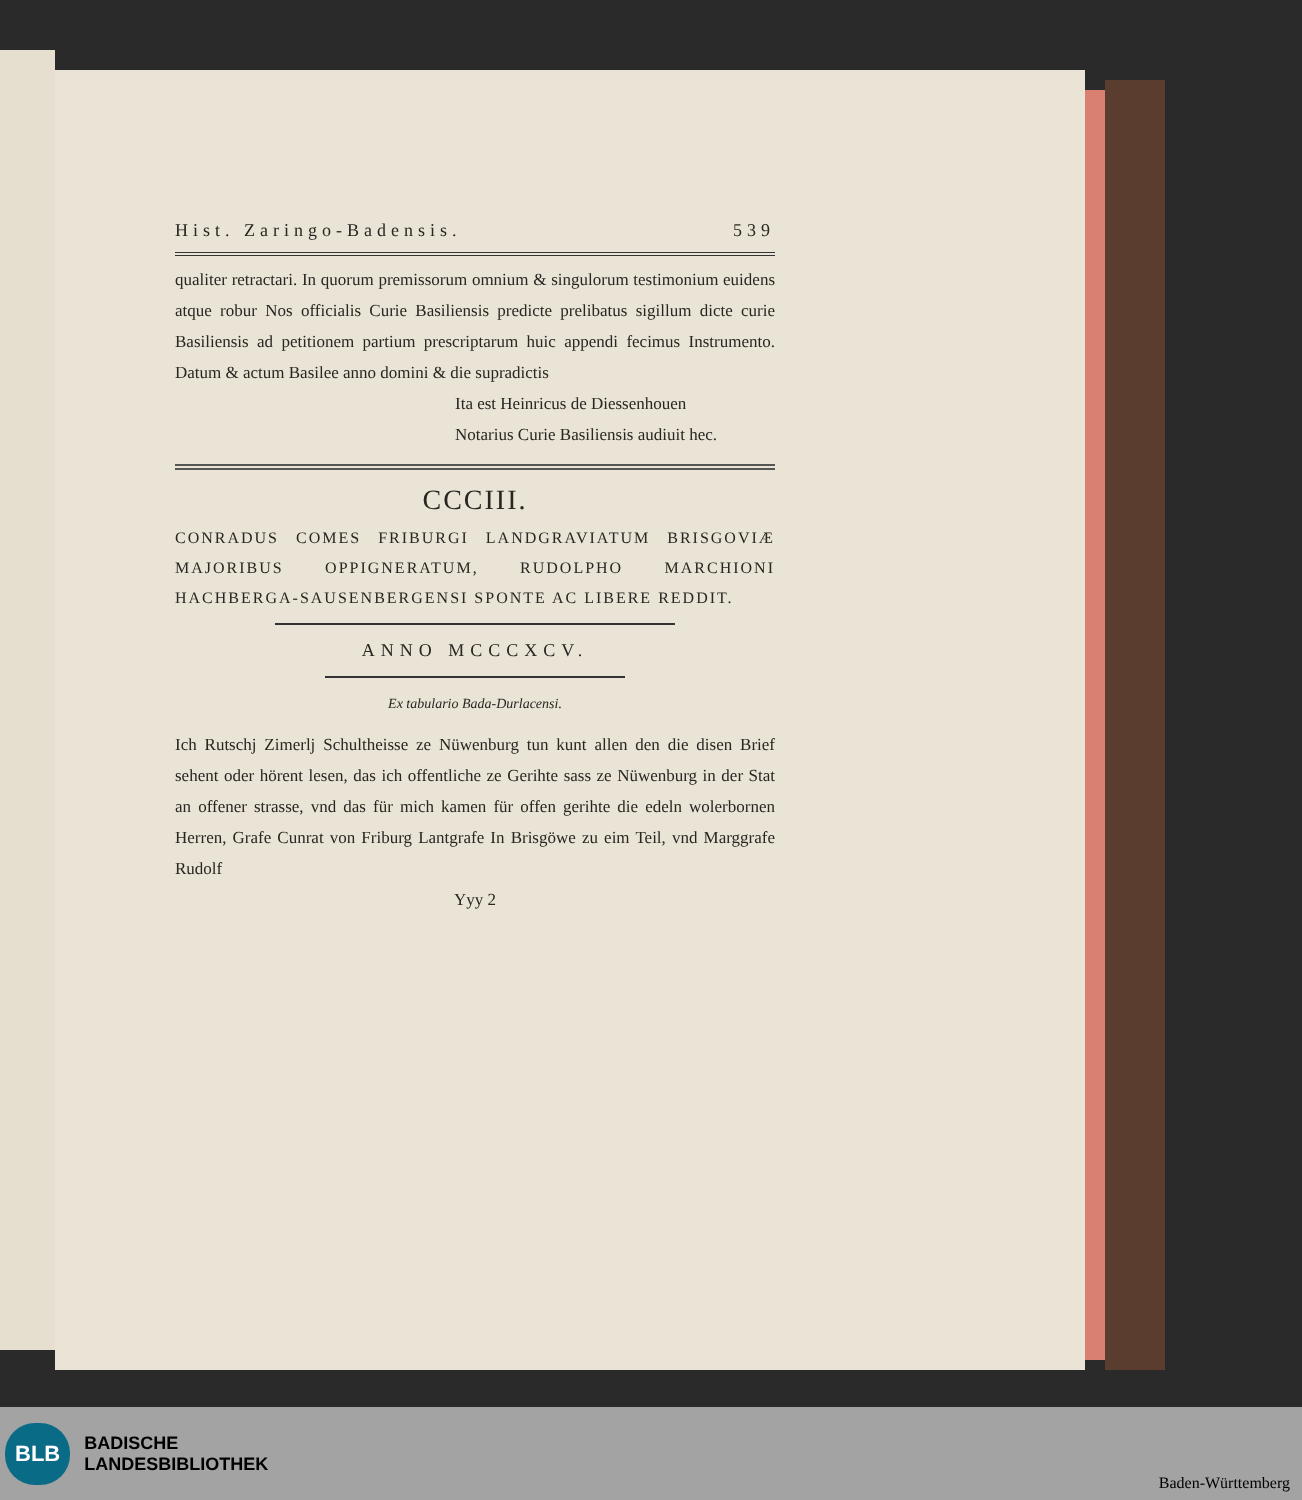Hist. Zaringo-Badensis. 539
qualiter retractari. In quorum premissorum omnium & singulorum testimonium euidens atque robur Nos officialis Curie Basiliensis predicte prelibatus sigillum dicte curie Basiliensis ad petitionem partium prescriptarum huic appendi fecimus Instrumento. Datum & actum Basilee anno domini & die supradictis
Ita est Heinricus de Diessenhouen
Notarius Curie Basiliensis audiuit hec.
CCCIII.
CONRADUS COMES FRIBURGI LANDGRAVIATUM BRISGOVIÆ MAJORIBUS OPPIGNERATUM, RUDOLPHO MARCHIONI HACHBERGA-SAUSENBERGENSI SPONTE AC LIBERE REDDIT.
ANNO MCCCXCV.
Ex tabulario Bada-Durlacensi.
Ich Rutschj Zimerlj Schultheisse ze Nüwenburg tun kunt allen den die disen Brief sehent oder hörent lesen, das ich offentliche ze Gerihte sass ze Nüwenburg in der Stat an offener strasse, vnd das für mich kamen für offen gerihte die edeln wolerbornen Herren, Grafe Cunrat von Friburg Lantgrafe In Brisgöwe zu eim Teil, vnd Marggrafe Rudolf
Yyy 2
BLB BADISCHE
LANDESBIBLIOTHEK
Baden-Württemberg